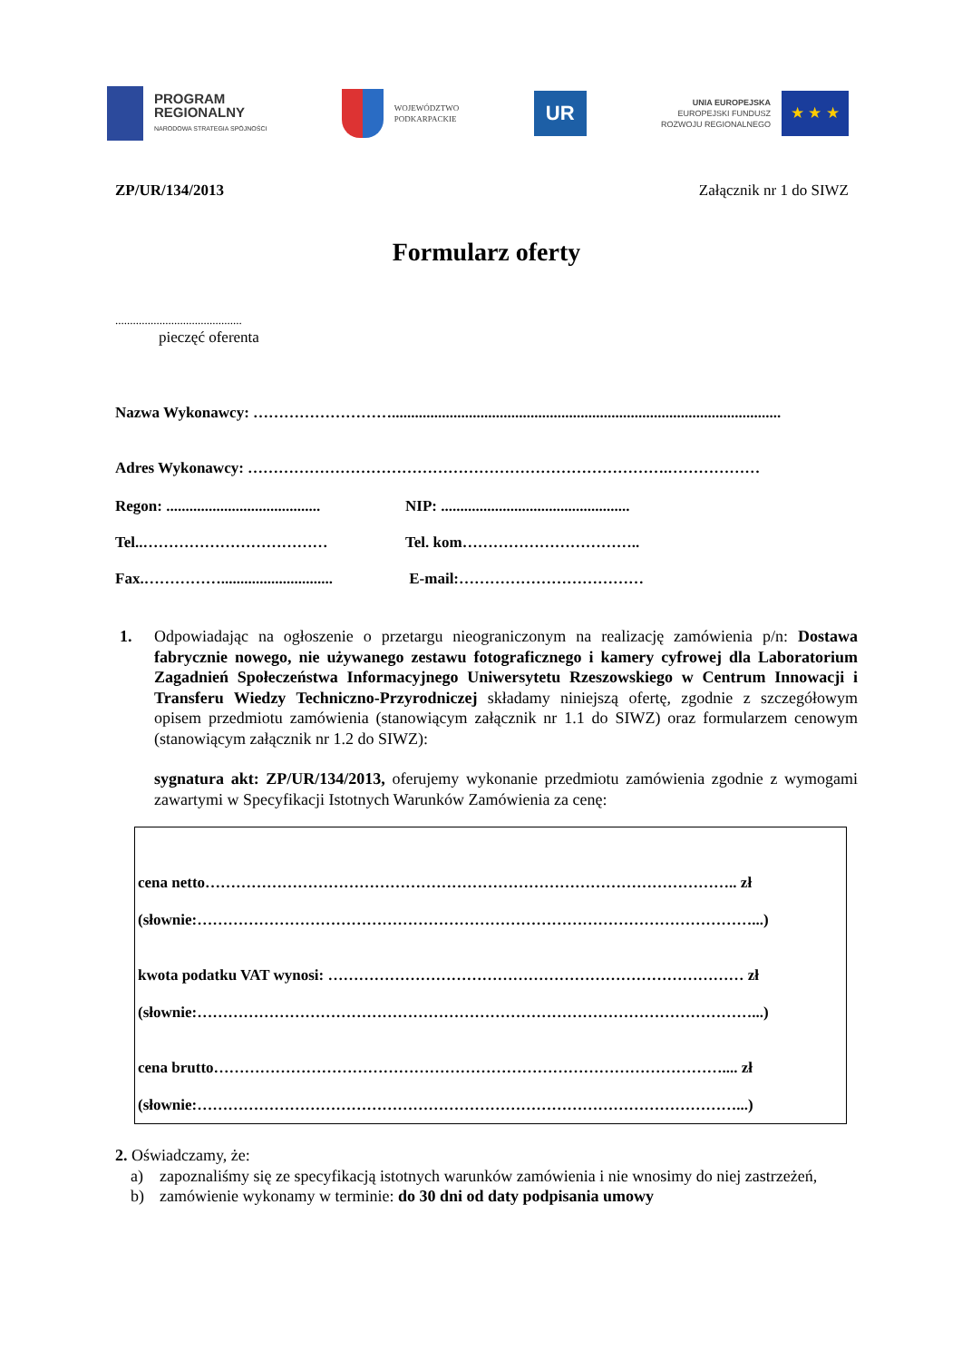PROGRAM
REGIONALNY
NARODOWA STRATEGIA SPÓJNOŚCI
WOJEWÓDZTWO
PODKARPACKIE
UR
UNIA EUROPEJSKA
EUROPEJSKI FUNDUSZ
ROZWOJU REGIONALNEGO
★ ★ ★
ZP/UR/134/2013 Załącznik nr 1 do SIWZ
Formularz oferty
...........................................
pieczęć oferenta
Nazwa Wykonawcy: ……………………….....................................................................................................
Adres Wykonawcy: ……………………………………………………………………….………………
Regon: ........................................ NIP: ................................................. Tel..……………………………… Tel. kom…………………………….. Fax.……………............................. E-mail:………………………………
1. Odpowiadając na ogłoszenie o przetargu nieograniczonym na realizację zamówienia p/n: Dostawa fabrycznie nowego, nie używanego zestawu fotograficznego i kamery cyfrowej dla Laboratorium Zagadnień Społeczeństwa Informacyjnego Uniwersytetu Rzeszowskiego w Centrum Innowacji i Transferu Wiedzy Techniczno-Przyrodniczej składamy niniejszą ofertę, zgodnie z szczegółowym opisem przedmiotu zamówienia (stanowiącym załącznik nr 1.1 do SIWZ) oraz formularzem cenowym (stanowiącym załącznik nr 1.2 do SIWZ):
sygnatura akt: ZP/UR/134/2013, oferujemy wykonanie przedmiotu zamówienia zgodnie z wymogami zawartymi w Specyfikacji Istotnych Warunków Zamówienia za cenę:
cena netto………………………………………………………………………………………….. zł
(słownie:………………………………………………………………………………………………...)
kwota podatku VAT wynosi: ……………………………………………………………………… zł
(słownie:………………………………………………………………………………………………...)
cena brutto……………………………………………………………………………………….... zł
(słownie:……………………………………………………………………………………………...)
2. Oświadczamy, że:
a) zapoznaliśmy się ze specyfikacją istotnych warunków zamówienia i nie wnosimy do niej zastrzeżeń,
b) zamówienie wykonamy w terminie: do 30 dni od daty podpisania umowy